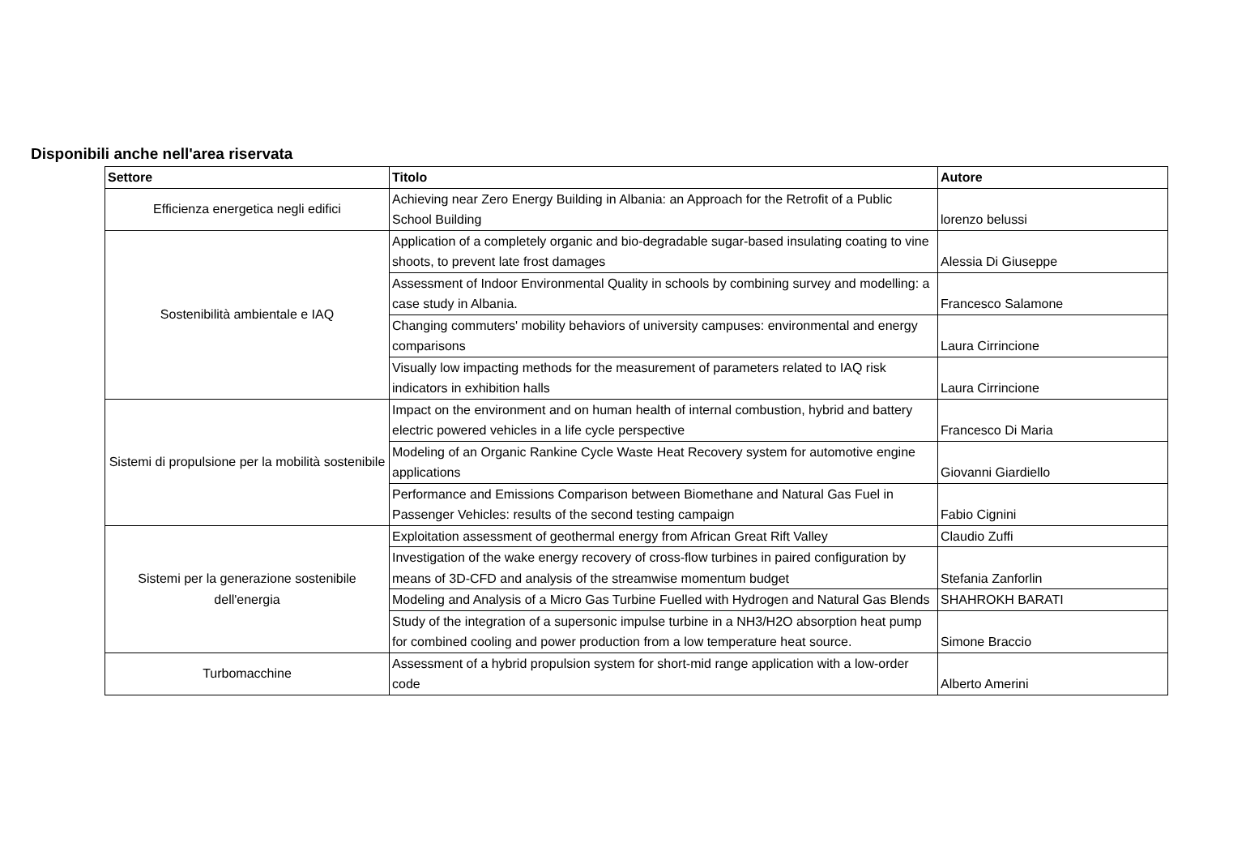Disponibili anche nell'area riservata
| Settore | Titolo | Autore |
| --- | --- | --- |
| Efficienza energetica negli edifici | Achieving near Zero Energy Building in Albania: an Approach for the Retrofit of a Public School Building | lorenzo belussi |
| Sostenibilità ambientale e IAQ | Application of a completely organic and bio-degradable sugar-based insulating coating to vine shoots, to prevent late frost damages | Alessia Di Giuseppe |
| | Assessment of Indoor Environmental Quality in schools by combining survey and modelling: a case study in Albania. | Francesco Salamone |
| | Changing commuters' mobility behaviors of university campuses: environmental and energy comparisons | Laura Cirrincione |
| | Visually low impacting methods for the measurement of parameters related to IAQ risk indicators in exhibition halls | Laura Cirrincione |
| Sistemi di propulsione per la mobilità sostenibile | Impact on the environment and on human health of internal combustion, hybrid and battery electric powered vehicles in a life cycle perspective | Francesco Di Maria |
| | Modeling of an Organic Rankine Cycle Waste Heat Recovery system for automotive engine applications | Giovanni Giardiello |
| | Performance and Emissions Comparison between Biomethane and Natural Gas Fuel in Passenger Vehicles: results of the second testing campaign | Fabio Cignini |
| Sistemi per la generazione sostenibile dell'energia | Exploitation assessment of geothermal energy from African Great Rift Valley | Claudio Zuffi |
| | Investigation of the wake energy recovery of cross-flow turbines in paired configuration by means of 3D-CFD and analysis of the streamwise momentum budget | Stefania Zanforlin |
| | Modeling and Analysis of a Micro Gas Turbine Fuelled with Hydrogen and Natural Gas Blends | SHAHROKH BARATI |
| | Study of the integration of a supersonic impulse turbine in a NH3/H2O absorption heat pump for combined cooling and power production from a low temperature heat source. | Simone Braccio |
| Turbomacchine | Assessment of a hybrid propulsion system for short-mid range application with a low-order code | Alberto Amerini |